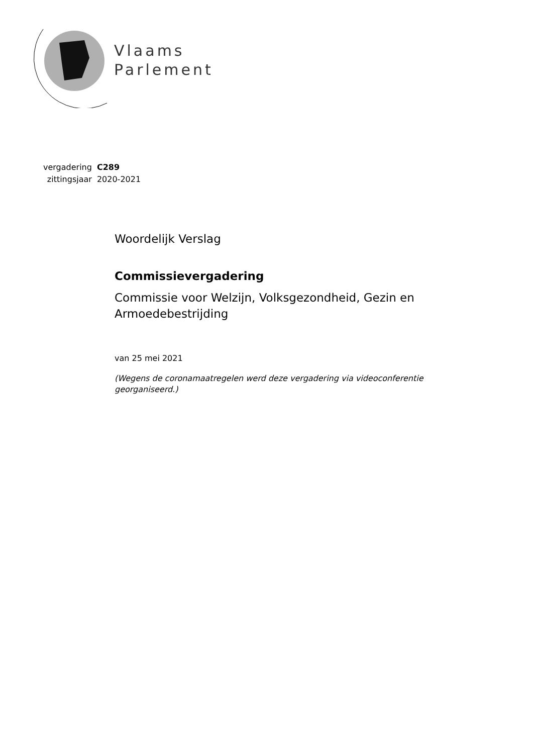Vlaams
Parlement
| vergadering | C289 |
| zittingsjaar | 2020-2021 |
Woordelijk Verslag
Commissievergadering
Commissie voor Welzijn, Volksgezondheid, Gezin en Armoedebestrijding
van 25 mei 2021
(Wegens de coronamaatregelen werd deze vergadering via videoconferentie georganiseerd.)